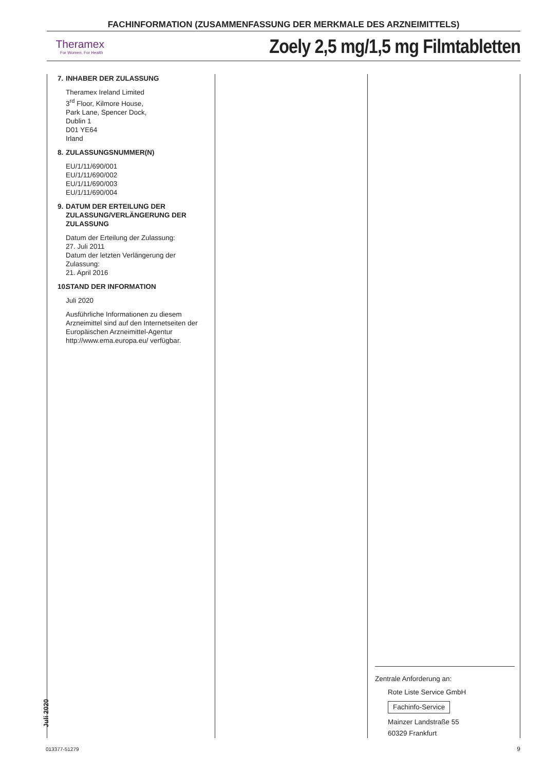FACHINFORMATION (ZUSAMMENFASSUNG DER MERKMALE DES ARZNEIMITTELS)
Theramex
For Women, For Health
Zoely 2,5 mg/1,5 mg Filmtabletten
7. INHABER DER ZULASSUNG
Theramex Ireland Limited
3<sup>rd</sup> Floor, Kilmore House,
Park Lane, Spencer Dock,
Dublin 1
D01 YE64
Irland
8. ZULASSUNGSNUMMER(N)
EU/1/11/690/001
EU/1/11/690/002
EU/1/11/690/003
EU/1/11/690/004
9. DATUM DER ERTEILUNG DER ZULASSUNG/VERLÄNGERUNG DER ZULASSUNG
Datum der Erteilung der Zulassung:
27. Juli 2011
Datum der letzten Verlängerung der Zulassung:
21. April 2016
10. STAND DER INFORMATION
Juli 2020
Ausführliche Informationen zu diesem Arzneimittel sind auf den Internetseiten der Europäischen Arzneimittel-Agentur http://www.ema.europa.eu/ verfügbar.
Zentrale Anforderung an:
Rote Liste Service GmbH
Fachinfo-Service
Mainzer Landstraße 55
60329 Frankfurt
Juli 2020
013377-51279 9